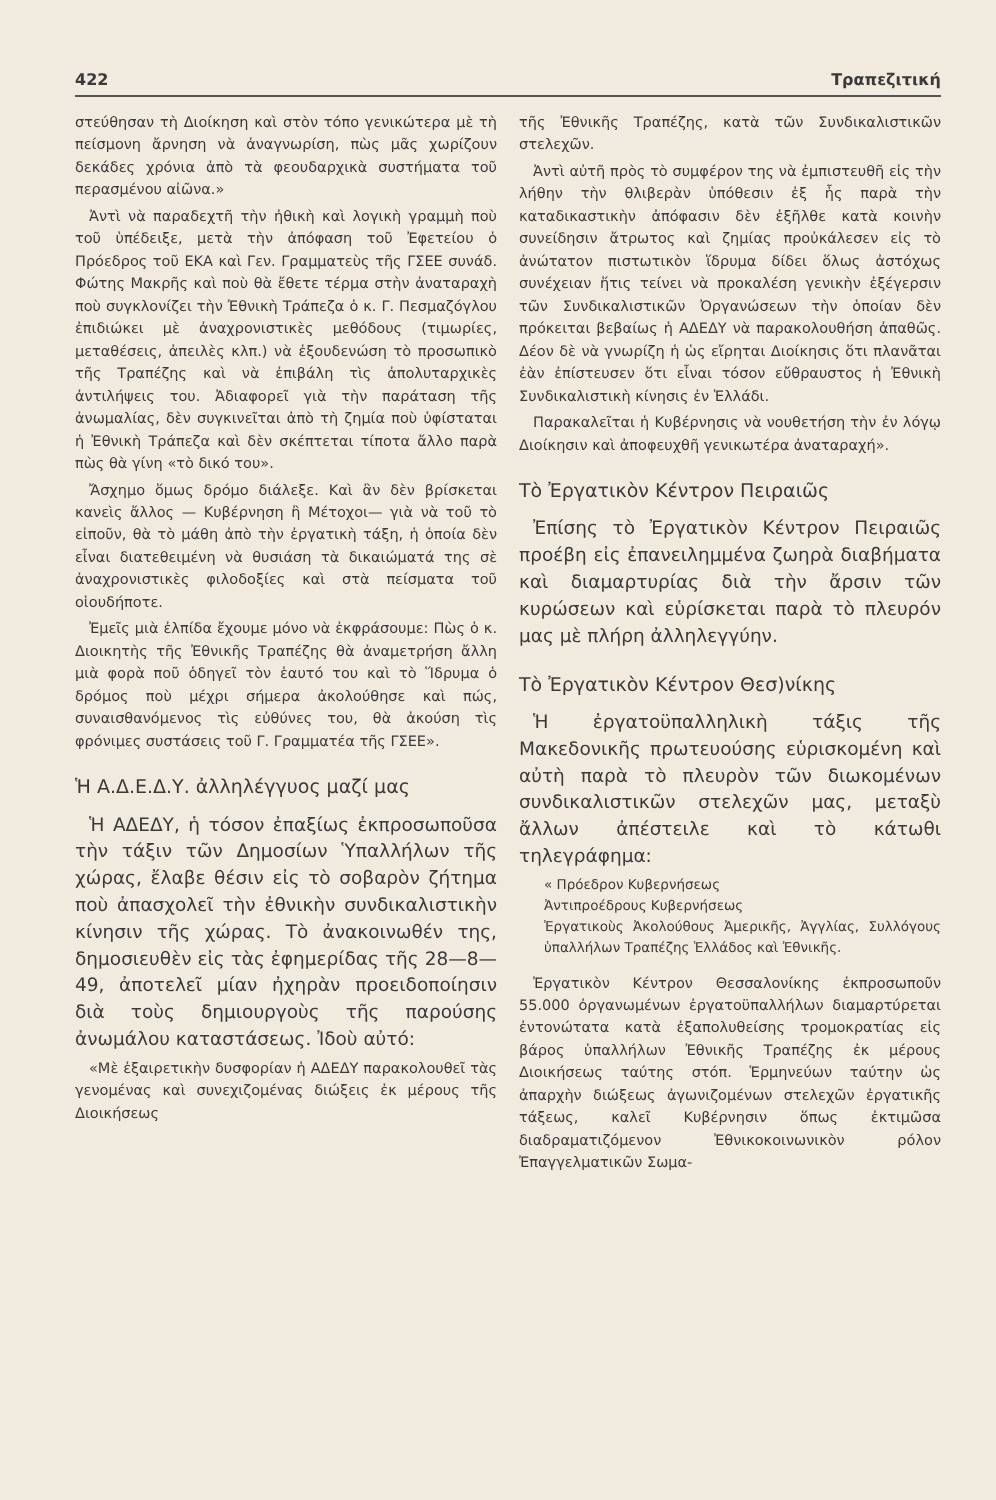422 Τραπεζιτική
στεύθησαν τὴ Διοίκηση καὶ στὸν τόπο γενικώτερα μὲ τὴ πείσμονη ἄρνηση νὰ ἀναγνωρίση, πὼς μᾶς χωρίζουν δεκάδες χρόνια ἀπὸ τὰ φεουδαρχικὰ συστήματα τοῦ περασμένου αἰῶνα.»
Ἀντὶ νὰ παραδεχτῆ τὴν ἠθικὴ καὶ λογικὴ γραμμὴ ποὺ τοῦ ὑπέδειξε, μετὰ τὴν ἀπόφαση τοῦ Ἐφετείου ὁ Πρόεδρος τοῦ ΕΚΑ καὶ Γεν. Γραμματεὺς τῆς ΓΣΕΕ συνάδ. Φώτης Μακρῆς καὶ ποὺ θὰ ἔθετε τέρμα στὴν ἀναταραχὴ ποὺ συγκλονίζει τὴν Ἐθνικὴ Τράπεζα ὁ κ. Γ. Πεσμαζόγλου ἐπιδιώκει μὲ ἀναχρονιστικὲς μεθόδους (τιμωρίες, μεταθέσεις, ἀπειλὲς κλπ.) νὰ ἐξουδενώση τὸ προσωπικὸ τῆς Τραπέζης καὶ νὰ ἐπιβάλη τὶς ἀπολυταρχικὲς ἀντιλήψεις του. Ἀδιαφορεῖ γιὰ τὴν παράταση τῆς ἀνωμαλίας, δὲν συγκινεῖται ἀπὸ τὴ ζημία ποὺ ὑφίσταται ἡ Ἐθνικὴ Τράπεζα καὶ δὲν σκέπτεται τίποτα ἄλλο παρὰ πὼς θὰ γίνη «τὸ δικό του».
Ἄσχημο ὅμως δρόμο διάλεξε. Καὶ ἂν δὲν βρίσκεται κανεὶς ἄλλος — Κυβέρνηση ἢ Μέτοχοι— γιὰ νὰ τοῦ τὸ εἰποῦν, θὰ τὸ μάθη ἀπὸ τὴν ἐργατικὴ τάξη, ἡ ὁποία δὲν εἶναι διατεθειμένη νὰ θυσιάση τὰ δικαιώματά της σὲ ἀναχρονιστικὲς φιλοδοξίες καὶ στὰ πείσματα τοῦ οἱουδήποτε.
Ἐμεῖς μιὰ ἐλπίδα ἔχουμε μόνο νὰ ἐκφράσουμε: Πὼς ὁ κ. Διοικητὴς τῆς Ἐθνικῆς Τραπέζης θὰ ἀναμετρήση ἄλλη μιὰ φορὰ ποῦ ὁδηγεῖ τὸν ἑαυτό του καὶ τὸ Ἵδρυμα ὁ δρόμος ποὺ μέχρι σήμερα ἀκολούθησε καὶ πώς, συναισθανόμενος τὶς εὐθύνες του, θὰ ἀκούση τὶς φρόνιμες συστάσεις τοῦ Γ. Γραμματέα τῆς ΓΣΕΕ».
Ἡ Α.Δ.Ε.Δ.Υ. ἀλληλέγγυος μαζί μας
Ἡ ΑΔΕΔΥ, ἡ τόσον ἐπαξίως ἐκπροσωποῦσα τὴν τάξιν τῶν Δημοσίων Ὑπαλλήλων τῆς χώρας, ἔλαβε θέσιν εἰς τὸ σοβαρὸν ζήτημα ποὺ ἀπασχολεῖ τὴν ἐθνικὴν συνδικαλιστικὴν κίνησιν τῆς χώρας. Τὸ ἀνακοινωθέν της, δημοσιευθὲν εἰς τὰς ἐφημερίδας τῆς 28—8—49, ἀποτελεῖ μίαν ἠχηρὰν προειδοποίησιν διὰ τοὺς δημιουργοὺς τῆς παρούσης ἀνωμάλου καταστάσεως. Ἰδοὺ αὐτό:
«Μὲ ἐξαιρετικὴν δυσφορίαν ἡ ΑΔΕΔΥ παρακολουθεῖ τὰς γενομένας καὶ συνεχιζομένας διώξεις ἐκ μέρους τῆς Διοικήσεως
τῆς Ἐθνικῆς Τραπέζης, κατὰ τῶν Συνδικαλιστικῶν στελεχῶν.
Ἀντὶ αὐτῆ πρὸς τὸ συμφέρον της νὰ ἐμπιστευθῆ εἰς τὴν λήθην τὴν θλιβερὰν ὑπόθεσιν ἐξ ἧς παρὰ τὴν καταδικαστικὴν ἀπόφασιν δὲν ἐξῆλθε κατὰ κοινὴν συνείδησιν ἄτρωτος καὶ ζημίας προὐκάλεσεν εἰς τὸ ἀνώτατον πιστωτικὸν ἵδρυμα δίδει ὅλως ἀστόχως συνέχειαν ἥτις τείνει νὰ προκαλέση γενικὴν ἐξέγερσιν τῶν Συνδικαλιστικῶν Ὀργανώσεων τὴν ὁποίαν δὲν πρόκειται βεβαίως ἡ ΑΔΕΔΥ νὰ παρακολουθήση ἀπαθῶς. Δέον δὲ νὰ γνωρίζη ἡ ὡς εἴρηται Διοίκησις ὅτι πλανᾶται ἐὰν ἐπίστευσεν ὅτι εἶναι τόσον εὔθραυστος ἡ Ἐθνικὴ Συνδικαλιστικὴ κίνησις ἐν Ἑλλάδι.
Παρακαλεῖται ἡ Κυβέρνησις νὰ νουθετήση τὴν ἐν λόγῳ Διοίκησιν καὶ ἀποφευχθῆ γενικωτέρα ἀναταραχή».
Τὸ Ἐργατικὸν Κέντρον Πειραιῶς
Ἐπίσης τὸ Ἐργατικὸν Κέντρον Πειραιῶς προέβη εἰς ἐπανειλημμένα ζωηρὰ διαβήματα καὶ διαμαρτυρίας διὰ τὴν ἄρσιν τῶν κυρώσεων καὶ εὑρίσκεται παρὰ τὸ πλευρόν μας μὲ πλήρη ἀλληλεγγύην.
Τὸ Ἐργατικὸν Κέντρον Θεσ)νίκης
Ἡ ἐργατοϋπαλληλικὴ τάξις τῆς Μακεδονικῆς πρωτευούσης εὑρισκομένη καὶ αὐτὴ παρὰ τὸ πλευρὸν τῶν διωκομένων συνδικαλιστικῶν στελεχῶν μας, μεταξὺ ἄλλων ἀπέστειλε καὶ τὸ κάτωθι τηλεγράφημα:
« Πρόεδρον Κυβερνήσεως
Ἀντιπροέδρους Κυβερνήσεως
Ἐργατικοὺς Ἀκολούθους Ἀμερικῆς, Ἀγγλίας, Συλλόγους ὑπαλλήλων Τραπέζης Ἑλλάδος καὶ Ἐθνικῆς.
Ἐργατικὸν Κέντρον Θεσσαλονίκης ἐκπροσωποῦν 55.000 ὀργανωμένων ἐργατοϋπαλλήλων διαμαρτύρεται ἐντονώτατα κατὰ ἐξαπολυθείσης τρομοκρατίας εἰς βάρος ὑπαλλήλων Ἐθνικῆς Τραπέζης ἐκ μέρους Διοικήσεως ταύτης στόπ. Ἑρμηνεύων ταύτην ὡς ἀπαρχὴν διώξεως ἀγωνιζομένων στελεχῶν ἐργατικῆς τάξεως, καλεῖ Κυβέρνησιν ὅπως ἐκτιμῶσα διαδραματιζόμενον Ἐθνικοκοινωνικὸν ρόλον Ἐπαγγελματικῶν Σωμα-